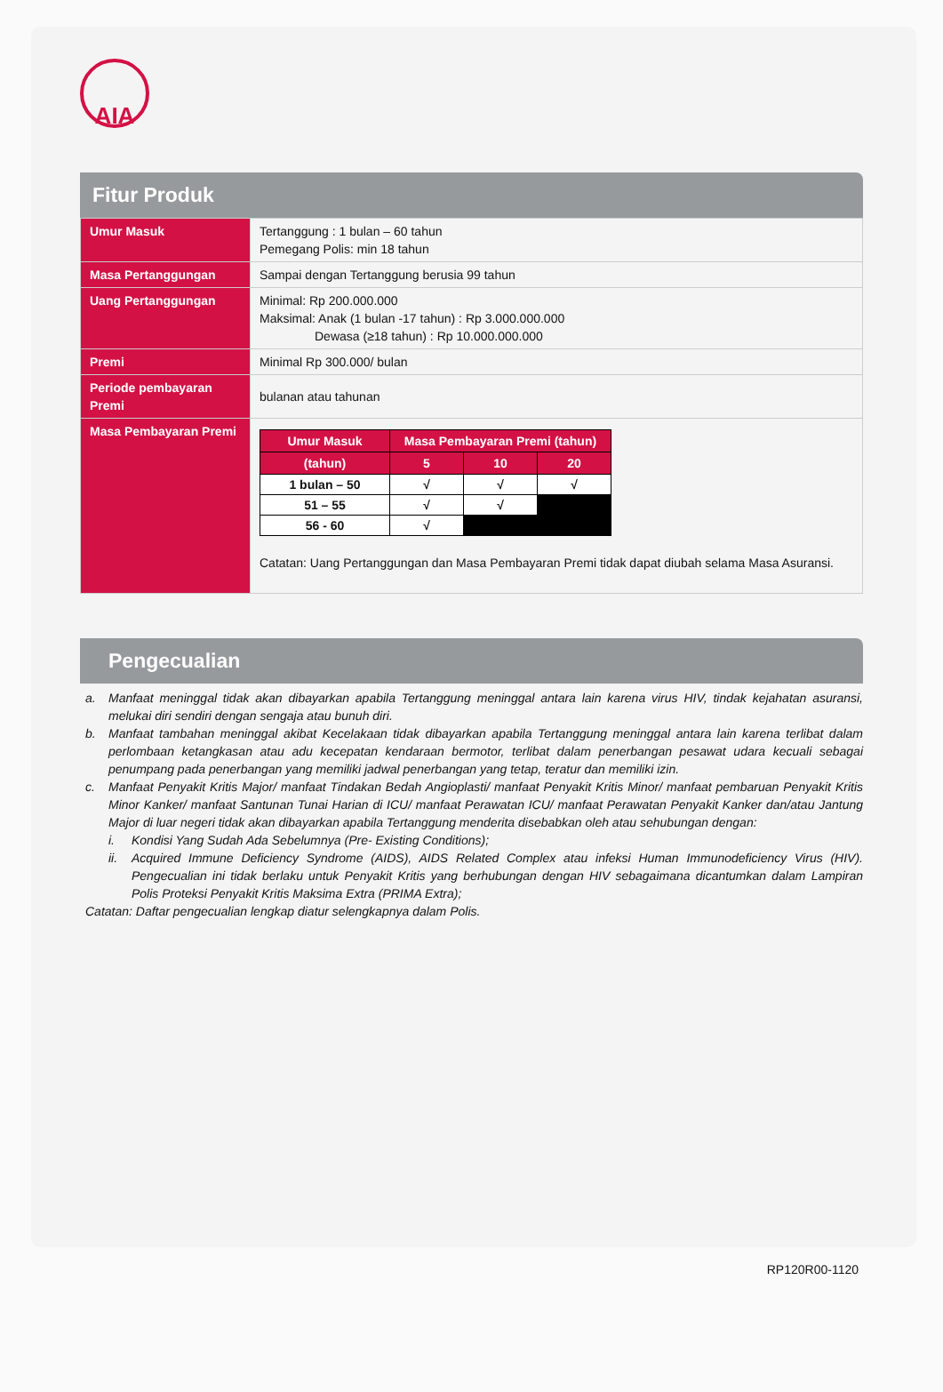AIA
Fitur Produk
| Umur Masuk | Tertanggung : 1 bulan – 60 tahun Pemegang Polis: min 18 tahun |
| Masa Pertanggungan | Sampai dengan Tertanggung berusia 99 tahun |
| Uang Pertanggungan | Minimal: Rp 200.000.000 Maksimal: Anak (1 bulan -17 tahun) : Rp 3.000.000.000 Dewasa (≥18 tahun) : Rp 10.000.000.000 |
| Premi | Minimal Rp 300.000/ bulan |
| Periode pembayaran Premi | bulanan atau tahunan |
| Masa Pembayaran Premi | / Umur Masuk / Masa Pembayaran Premi (tahun) / / / / --- / --- / --- / --- / / (tahun) / 5 / 10 / 20 / / 1 bulan – 50 / √ / √ / √ / / 51 – 55 / √ / √ / / / 56 - 60 / √ / / / Catatan: Uang Pertanggungan dan Masa Pembayaran Premi tidak dapat diubah selama Masa Asuransi. |
Pengecualian
a. Manfaat meninggal tidak akan dibayarkan apabila Tertanggung meninggal antara lain karena virus HIV, tindak kejahatan asuransi, melukai diri sendiri dengan sengaja atau bunuh diri.
b. Manfaat tambahan meninggal akibat Kecelakaan tidak dibayarkan apabila Tertanggung meninggal antara lain karena terlibat dalam perlombaan ketangkasan atau adu kecepatan kendaraan bermotor, terlibat dalam penerbangan pesawat udara kecuali sebagai penumpang pada penerbangan yang memiliki jadwal penerbangan yang tetap, teratur dan memiliki izin.
c. Manfaat Penyakit Kritis Major/ manfaat Tindakan Bedah Angioplasti/ manfaat Penyakit Kritis Minor/ manfaat pembaruan Penyakit Kritis Minor Kanker/ manfaat Santunan Tunai Harian di ICU/ manfaat Perawatan ICU/ manfaat Perawatan Penyakit Kanker dan/atau Jantung Major di luar negeri tidak akan dibayarkan apabila Tertanggung menderita disebabkan oleh atau sehubungan dengan:
i. Kondisi Yang Sudah Ada Sebelumnya (Pre- Existing Conditions);
ii. Acquired Immune Deficiency Syndrome (AIDS), AIDS Related Complex atau infeksi Human Immunodeficiency Virus (HIV). Pengecualian ini tidak berlaku untuk Penyakit Kritis yang berhubungan dengan HIV sebagaimana dicantumkan dalam Lampiran Polis Proteksi Penyakit Kritis Maksima Extra (PRIMA Extra);
Catatan: Daftar pengecualian lengkap diatur selengkapnya dalam Polis.
RP120R00-1120